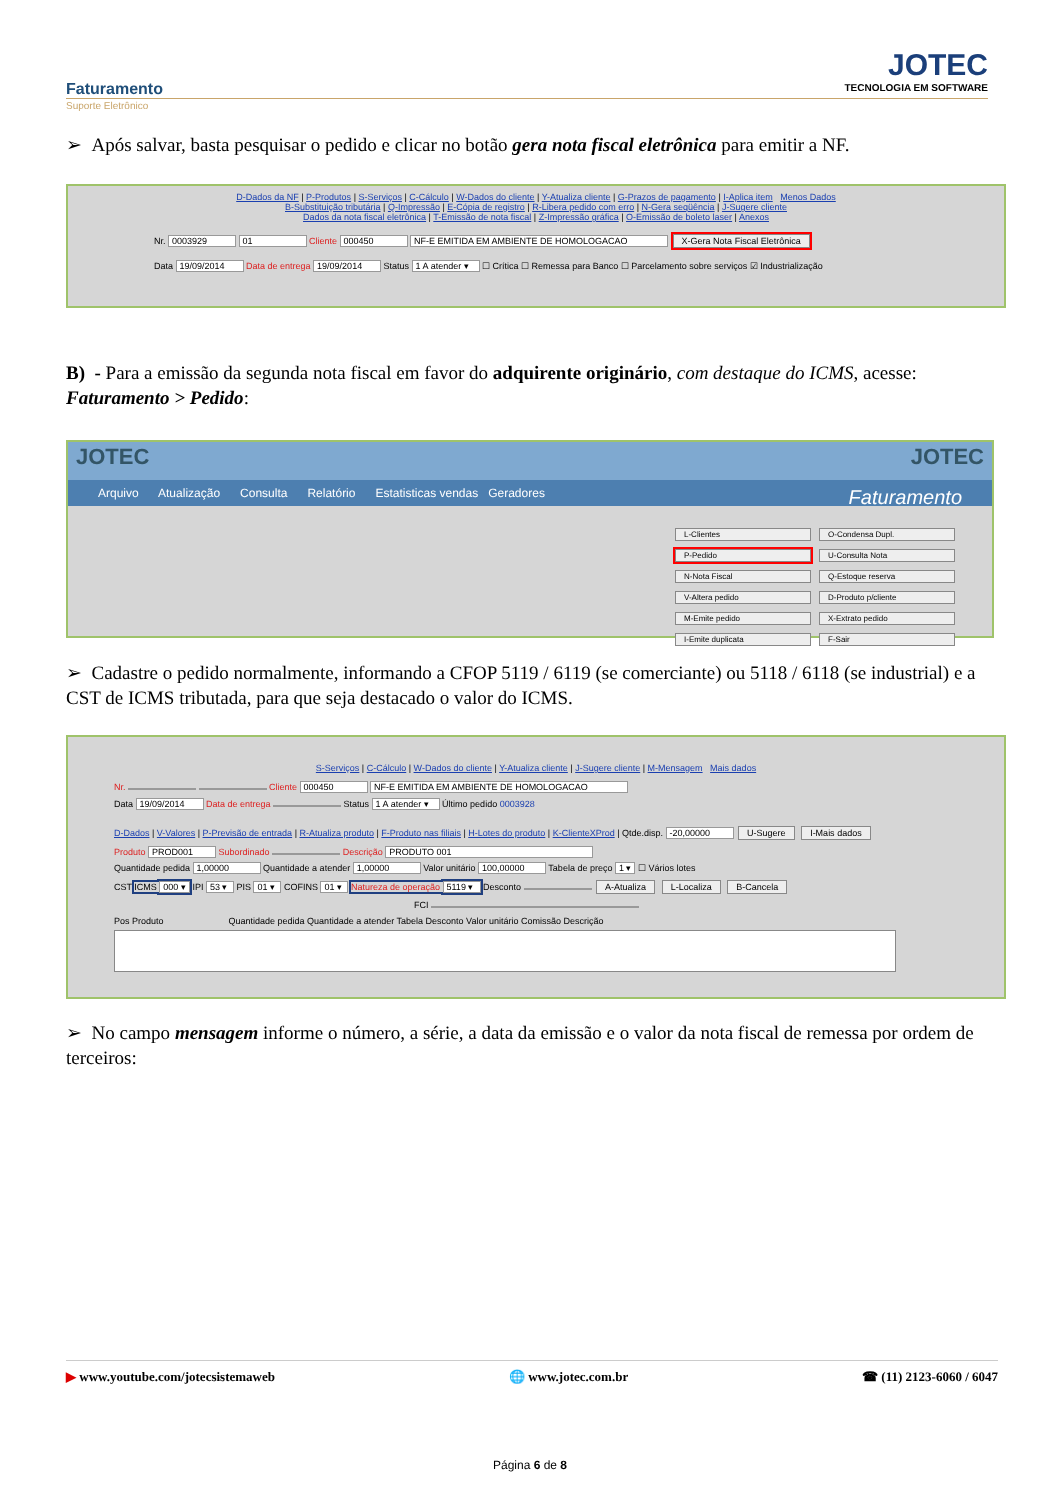Faturamento
Suporte Eletrônico
JOTEC
TECNOLOGIA EM SOFTWARE
➢ Após salvar, basta pesquisar o pedido e clicar no botão gera nota fiscal eletrônica para emitir a NF.
D-Dados da NF | P-Produtos | S-Serviços | C-Cálculo | W-Dados do cliente | Y-Atualiza cliente | G-Prazos de pagamento | I-Aplica item Menos Dados
B-Substituição tributária | Q-Impressão | E-Cópia de registro | R-Libera pedido com erro | N-Gera seqüência | J-Sugere cliente
Dados da nota fiscal eletrônica | T-Emissão de nota fiscal | Z-Impressão gráfica | O-Emissão de boleto laser | Anexos
Nr. 0003929 01 Cliente 000450 NF-E EMITIDA EM AMBIENTE DE HOMOLOGACAO X-Gera Nota Fiscal Eletrônica
Data 19/09/2014 Data de entrega 19/09/2014 Status 1 A atender ▾ ☐ Crítica ☐ Remessa para Banco ☐ Parcelamento sobre serviços ☑ Industrialização
B) - Para a emissão da segunda nota fiscal em favor do adquirente originário, com destaque do ICMS, acesse: Faturamento > Pedido:
JOTEC JOTEC
Arquivo Atualização Consulta Relatório Estatisticas vendas Geradores Faturamento
L-Clientes O-Condensa Dupl. P-Pedido U-Consulta Nota N-Nota Fiscal Q-Estoque reserva V-Altera pedido D-Produto p/cliente M-Emite pedido X-Extrato pedido I-Emite duplicata F-Sair
➢ Cadastre o pedido normalmente, informando a CFOP 5119 / 6119 (se comerciante) ou 5118 / 6118 (se industrial) e a CST de ICMS tributada, para que seja destacado o valor do ICMS.
S-Serviços | C-Cálculo | W-Dados do cliente | Y-Atualiza cliente | J-Sugere cliente | M-Mensagem Mais dados
Nr. Cliente 000450 NF-E EMITIDA EM AMBIENTE DE HOMOLOGACAO
Data 19/09/2014 Data de entrega Status 1 A atender ▾ Último pedido 0003928
D-Dados | V-Valores | P-Previsão de entrada | R-Atualiza produto | F-Produto nas filiais | H-Lotes do produto | K-ClienteXProd | Qtde.disp. -20,00000 U-Sugere I-Mais dados
Produto PROD001 Subordinado Descrição PRODUTO 001
Quantidade pedida 1,00000 Quantidade a atender 1,00000 Valor unitário 100,00000 Tabela de preço 1 ▾ ☐ Vários lotes
CST ICMS 000 ▾ IPI 53 ▾ PIS 01 ▾ COFINS 01 ▾ Natureza de operação 5119 ▾ Desconto A-Atualiza L-Localiza B-Cancela
FCI
Pos Produto Quantidade pedida Quantidade a atender Tabela Desconto Valor unitário Comissão Descrição
➢ No campo mensagem informe o número, a série, a data da emissão e o valor da nota fiscal de remessa por ordem de terceiros:
▶ www.youtube.com/jotecsistemaweb 🌐 www.jotec.com.br ☎ (11) 2123-6060 / 6047
Página 6 de 8